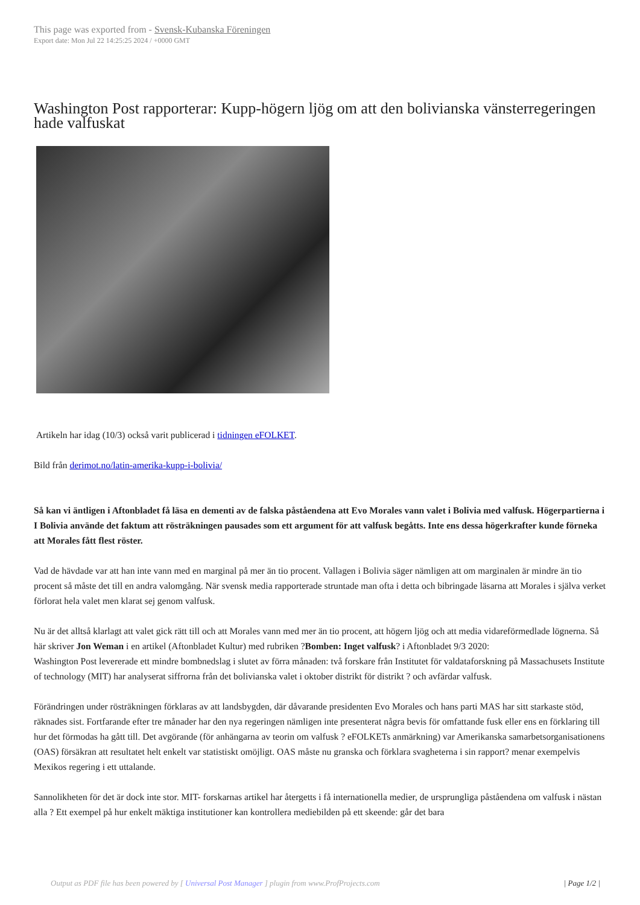This page was exported from - Svensk-Kubanska Föreningen
Export date: Mon Jul 22 14:25:25 2024 / +0000 GMT
Washington Post rapporterar: Kupp-högern ljög om att den bolivianska vänsterregeringen hade valfuskat
Artikeln har idag (10/3) också varit publicerad i tidningen eFOLKET.
Bild från derimot.no/latin-amerika-kupp-i-bolivia/
Så kan vi äntligen i Aftonbladet få läsa en dementi av de falska påståendena att Evo Morales vann valet i Bolivia med valfusk. Högerpartierna i I Bolivia använde det faktum att rösträkningen pausades som ett argument för att valfusk begåtts. Inte ens dessa högerkrafter kunde förneka att Morales fått flest röster.
Vad de hävdade var att han inte vann med en marginal på mer än tio procent. Vallagen i Bolivia säger nämligen att om marginalen är mindre än tio procent så måste det till en andra valomgång. När svensk media rapporterade struntade man ofta i detta och bibringade läsarna att Morales i själva verket förlorat hela valet men klarat sej genom valfusk.
Nu är det alltså klarlagt att valet gick rätt till och att Morales vann med mer än tio procent, att högern ljög och att media vidareförmedlade lögnerna. Så här skriver Jon Weman i en artikel (Aftonbladet Kultur) med rubriken ?Bomben: Inget valfusk? i Aftonbladet 9/3 2020:
Washington Post levererade ett mindre bombnedslag i slutet av förra månaden: två forskare från Institutet för valdataforskning på Massachusets Institute of technology (MIT) har analyserat siffrorna från det bolivianska valet i oktober distrikt för distrikt ? och avfärdar valfusk.
Förändringen under rösträkningen förklaras av att landsbygden, där dåvarande presidenten Evo Morales och hans parti MAS har sitt starkaste stöd, räknades sist. Fortfarande efter tre månader har den nya regeringen nämligen inte presenterat några bevis för omfattande fusk eller ens en förklaring till hur det förmodas ha gått till. Det avgörande (för anhängarna av teorin om valfusk ? eFOLKETs anmärkning) var Amerikanska samarbetsorganisationens (OAS) försäkran att resultatet helt enkelt var statistiskt omöjligt. OAS måste nu granska och förklara svagheterna i sin rapport? menar exempelvis Mexikos regering i ett uttalande.
Sannolikheten för det är dock inte stor. MIT- forskarnas artikel har återgetts i få internationella medier, de ursprungliga påståendena om valfusk i nästan alla ? Ett exempel på hur enkelt mäktiga institutioner kan kontrollera mediebilden på ett skeende: går det bara
Output as PDF file has been powered by [ Universal Post Manager ] plugin from www.ProfProjects.com | Page 1/2 |